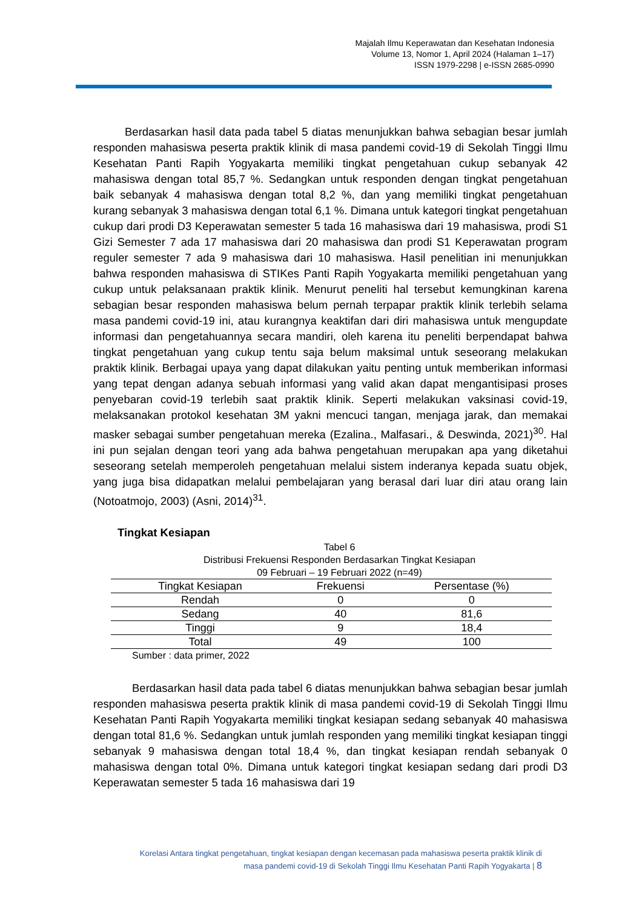Majalah Ilmu Keperawatan dan Kesehatan Indonesia
Volume 13, Nomor 1, April 2024 (Halaman 1–17)
ISSN 1979-2298 | e-ISSN 2685-0990
Berdasarkan hasil data pada tabel 5 diatas menunjukkan bahwa sebagian besar jumlah responden mahasiswa peserta praktik klinik di masa pandemi covid-19 di Sekolah Tinggi Ilmu Kesehatan Panti Rapih Yogyakarta memiliki tingkat pengetahuan cukup sebanyak 42 mahasiswa dengan total 85,7 %. Sedangkan untuk responden dengan tingkat pengetahuan baik sebanyak 4 mahasiswa dengan total 8,2 %, dan yang memiliki tingkat pengetahuan kurang sebanyak 3 mahasiswa dengan total 6,1 %. Dimana untuk kategori tingkat pengetahuan cukup dari prodi D3 Keperawatan semester 5 tada 16 mahasiswa dari 19 mahasiswa, prodi S1 Gizi Semester 7 ada 17 mahasiswa dari 20 mahasiswa dan prodi S1 Keperawatan program reguler semester 7 ada 9 mahasiswa dari 10 mahasiswa. Hasil penelitian ini menunjukkan bahwa responden mahasiswa di STIKes Panti Rapih Yogyakarta memiliki pengetahuan yang cukup untuk pelaksanaan praktik klinik. Menurut peneliti hal tersebut kemungkinan karena sebagian besar responden mahasiswa belum pernah terpapar praktik klinik terlebih selama masa pandemi covid-19 ini, atau kurangnya keaktifan dari diri mahasiswa untuk mengupdate informasi dan pengetahuannya secara mandiri, oleh karena itu peneliti berpendapat bahwa tingkat pengetahuan yang cukup tentu saja belum maksimal untuk seseorang melakukan praktik klinik. Berbagai upaya yang dapat dilakukan yaitu penting untuk memberikan informasi yang tepat dengan adanya sebuah informasi yang valid akan dapat mengantisipasi proses penyebaran covid-19 terlebih saat praktik klinik. Seperti melakukan vaksinasi covid-19, melaksanakan protokol kesehatan 3M yakni mencuci tangan, menjaga jarak, dan memakai masker sebagai sumber pengetahuan mereka (Ezalina., Malfasari., & Deswinda, 2021)<sup>30</sup>. Hal ini pun sejalan dengan teori yang ada bahwa pengetahuan merupakan apa yang diketahui seseorang setelah memperoleh pengetahuan melalui sistem inderanya kepada suatu objek, yang juga bisa didapatkan melalui pembelajaran yang berasal dari luar diri atau orang lain (Notoatmojo, 2003) (Asni, 2014)<sup>31</sup>.
Tingkat Kesiapan
Tabel 6
Distribusi Frekuensi Responden Berdasarkan Tingkat Kesiapan
09 Februari – 19 Februari 2022 (n=49)
| Tingkat Kesiapan | Frekuensi | Persentase (%) |
| --- | --- | --- |
| Rendah | 0 | 0 |
| Sedang | 40 | 81,6 |
| Tinggi | 9 | 18,4 |
| Total | 49 | 100 |
Sumber : data primer, 2022
Berdasarkan hasil data pada tabel 6 diatas menunjukkan bahwa sebagian besar jumlah responden mahasiswa peserta praktik klinik di masa pandemi covid-19 di Sekolah Tinggi Ilmu Kesehatan Panti Rapih Yogyakarta memiliki tingkat kesiapan sedang sebanyak 40 mahasiswa dengan total 81,6 %. Sedangkan untuk jumlah responden yang memiliki tingkat kesiapan tinggi sebanyak 9 mahasiswa dengan total 18,4 %, dan tingkat kesiapan rendah sebanyak 0 mahasiswa dengan total 0%. Dimana untuk kategori tingkat kesiapan sedang dari prodi D3 Keperawatan semester 5 tada 16 mahasiswa dari 19
Korelasi Antara tingkat pengetahuan, tingkat kesiapan dengan kecemasan pada mahasiswa peserta praktik klinik di
masa pandemi covid-19 di Sekolah Tinggi Ilmu Kesehatan Panti Rapih Yogyakarta | 8